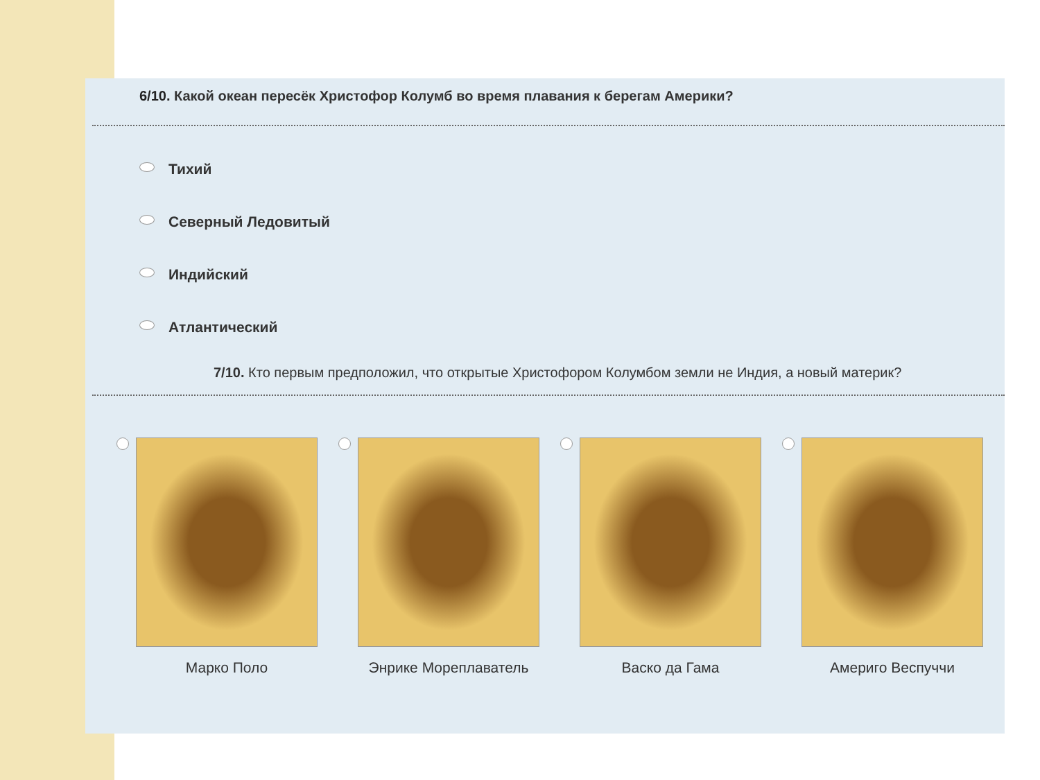6/10. Какой океан пересёк Христофор Колумб во время плавания к берегам Америки?
Тихий
Северный Ледовитый
Индийский
Атлантический
7/10. Кто первым предположил, что открытые Христофором Колумбом земли не Индия, а новый материк?
Марко Поло Энрике Мореплаватель Васко да Гама Америго Веспуччи